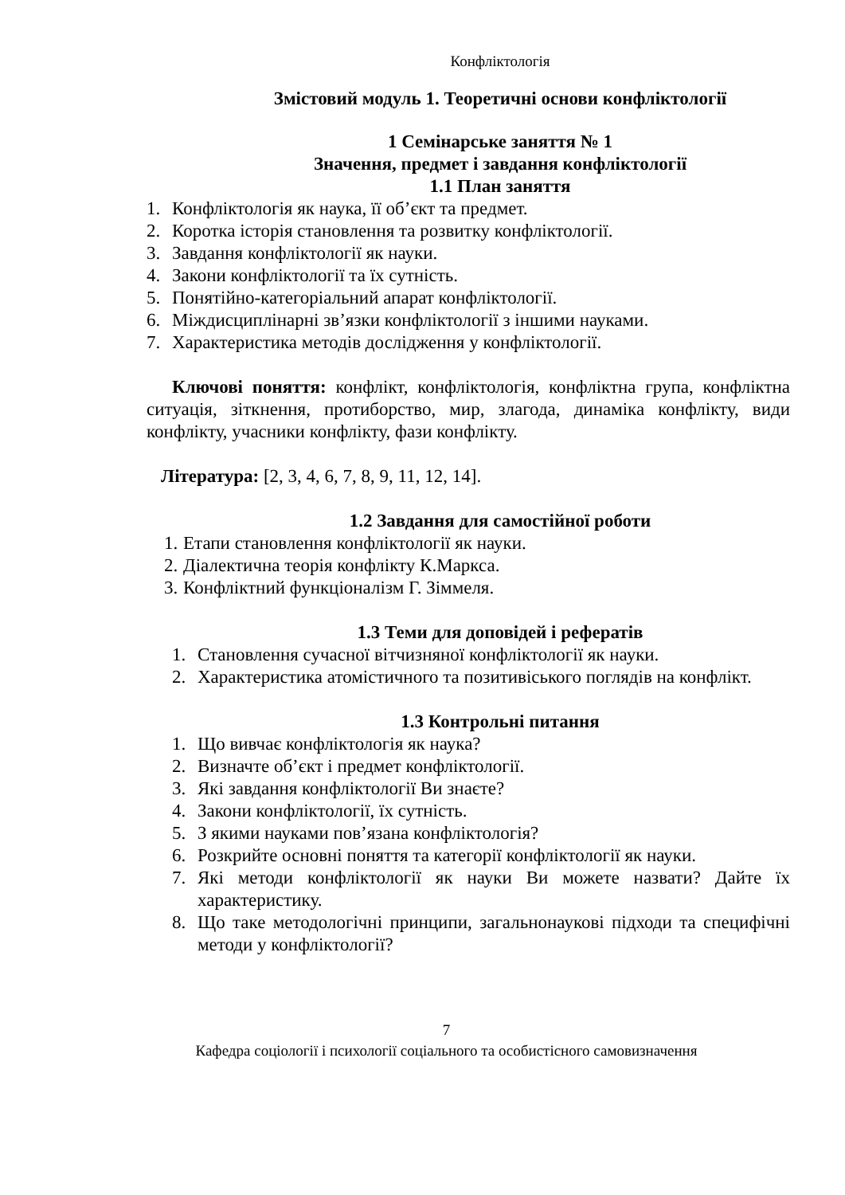Конфліктологія
Змістовий модуль 1. Теоретичні основи конфліктології
1 Семінарське заняття № 1
Значення, предмет і завдання конфліктології
1.1 План заняття
1. Конфліктологія як наука, її об’єкт та предмет.
2. Коротка історія становлення та розвитку конфліктології.
3. Завдання конфліктології як науки.
4. Закони конфліктології та їх сутність.
5. Понятійно-категоріальний апарат конфліктології.
6. Міждисциплінарні зв’язки конфліктології з іншими науками.
7. Характеристика методів дослідження у конфліктології.
Ключові поняття: конфлікт, конфліктологія, конфліктна група, конфліктна ситуація, зіткнення, протиборство, мир, злагода, динаміка конфлікту, види конфлікту, учасники конфлікту, фази конфлікту.
Література: [2, 3, 4, 6, 7, 8, 9, 11, 12, 14].
1.2 Завдання для самостійної роботи
1. Етапи становлення конфліктології як науки.
2. Діалектична теорія конфлікту К.Маркса.
3. Конфліктний функціоналізм Г. Зіммеля.
1.3 Теми для доповідей і рефератів
1. Становлення сучасної вітчизняної конфліктології як науки.
2. Характеристика атомістичного та позитивіського поглядів на конфлікт.
1.3 Контрольні питання
1. Що вивчає конфліктологія як наука?
2. Визначте об’єкт і предмет конфліктології.
3. Які завдання конфліктології Ви знаєте?
4. Закони конфліктології, їх сутність.
5. З якими науками пов’язана конфліктологія?
6. Розкрийте основні поняття та категорії конфліктології як науки.
7. Які методи конфліктології як науки Ви можете назвати? Дайте їх характеристику.
8. Що таке методологічні принципи, загальнонаукові підходи та специфічні методи у конфліктології?
7
Кафедра соціології і психології соціального та особистісного самовизначення